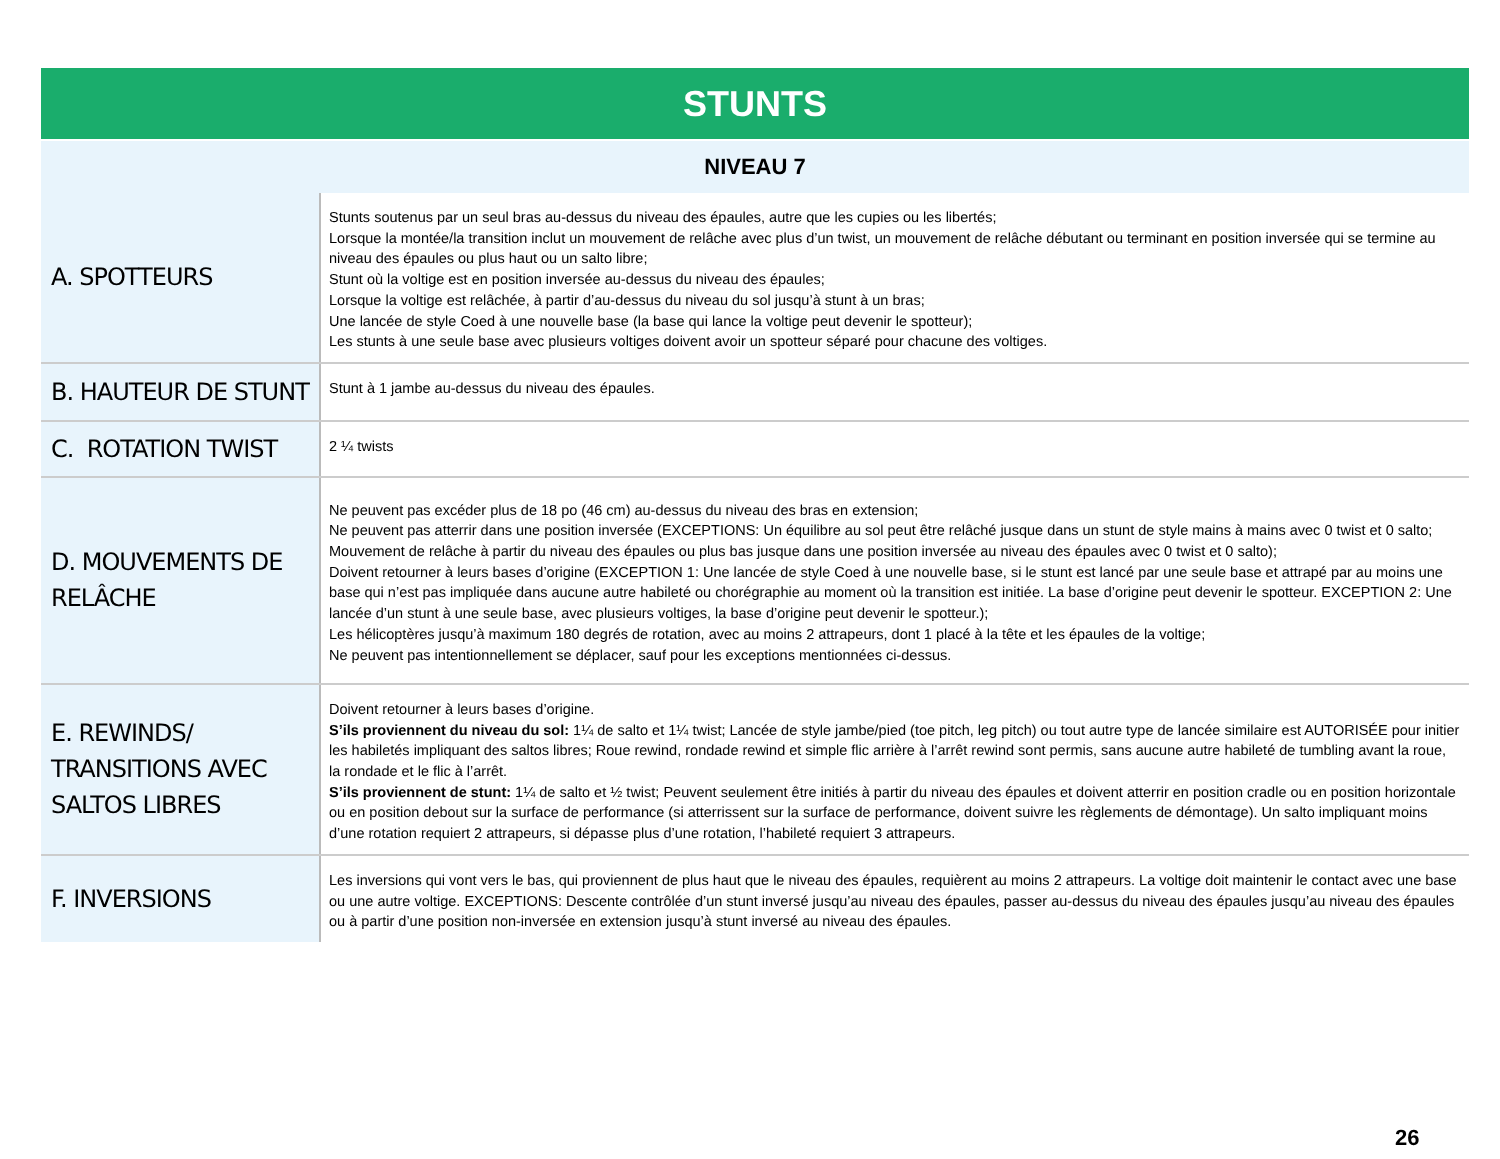| STUNTS | |
| --- | --- |
| NIVEAU 7 | |
| A. SPOTTEURS | Stunts soutenus par un seul bras au-dessus du niveau des épaules, autre que les cupies ou les libertés; Lorsque la montée/la transition inclut un mouvement de relâche avec plus d’un twist, un mouvement de relâche débutant ou terminant en position inversée qui se termine au niveau des épaules ou plus haut ou un salto libre; Stunt où la voltige est en position inversée au-dessus du niveau des épaules; Lorsque la voltige est relâchée, à partir d’au-dessus du niveau du sol jusqu’à stunt à un bras; Une lancée de style Coed à une nouvelle base (la base qui lance la voltige peut devenir le spotteur); Les stunts à une seule base avec plusieurs voltiges doivent avoir un spotteur séparé pour chacune des voltiges. |
| B. HAUTEUR DE STUNT | Stunt à 1 jambe au-dessus du niveau des épaules. |
| C. ROTATION TWIST | 2 ¼ twists |
| D. MOUVEMENTS DE RELÂCHE | Ne peuvent pas excéder plus de 18 po (46 cm) au-dessus du niveau des bras en extension; Ne peuvent pas atterrir dans une position inversée (EXCEPTIONS: Un équilibre au sol peut être relâché jusque dans un stunt de style mains à mains avec 0 twist et 0 salto; Mouvement de relâche à partir du niveau des épaules ou plus bas jusque dans une position inversée au niveau des épaules avec 0 twist et 0 salto); Doivent retourner à leurs bases d’origine (EXCEPTION 1: Une lancée de style Coed à une nouvelle base, si le stunt est lancé par une seule base et attrapé par au moins une base qui n’est pas impliquée dans aucune autre habileté ou chorégraphie au moment où la transition est initiée. La base d’origine peut devenir le spotteur. EXCEPTION 2: Une lancée d’un stunt à une seule base, avec plusieurs voltiges, la base d’origine peut devenir le spotteur.); Les hélicoptères jusqu’à maximum 180 degrés de rotation, avec au moins 2 attrapeurs, dont 1 placé à la tête et les épaules de la voltige; Ne peuvent pas intentionnellement se déplacer, sauf pour les exceptions mentionnées ci-dessus. |
| E. REWINDS/ TRANSITIONS AVEC SALTOS LIBRES | Doivent retourner à leurs bases d’origine. S’ils proviennent du niveau du sol: 1¼ de salto et 1¼ twist; Lancée de style jambe/pied (toe pitch, leg pitch) ou tout autre type de lancée similaire est AUTORISÉE pour initier les habiletés impliquant des saltos libres; Roue rewind, rondade rewind et simple flic arrière à l’arrêt rewind sont permis, sans aucune autre habileté de tumbling avant la roue, la rondade et le flic à l’arrêt. S’ils proviennent de stunt: 1¼ de salto et ½ twist; Peuvent seulement être initiés à partir du niveau des épaules et doivent atterrir en position cradle ou en position horizontale ou en position debout sur la surface de performance (si atterrissent sur la surface de performance, doivent suivre les règlements de démontage). Un salto impliquant moins d’une rotation requiert 2 attrapeurs, si dépasse plus d’une rotation, l’habileté requiert 3 attrapeurs. |
| F. INVERSIONS | Les inversions qui vont vers le bas, qui proviennent de plus haut que le niveau des épaules, requièrent au moins 2 attrapeurs. La voltige doit maintenir le contact avec une base ou une autre voltige. EXCEPTIONS: Descente contrôlée d’un stunt inversé jusqu’au niveau des épaules, passer au-dessus du niveau des épaules jusqu’au niveau des épaules ou à partir d’une position non-inversée en extension jusqu’à stunt inversé au niveau des épaules. |
26